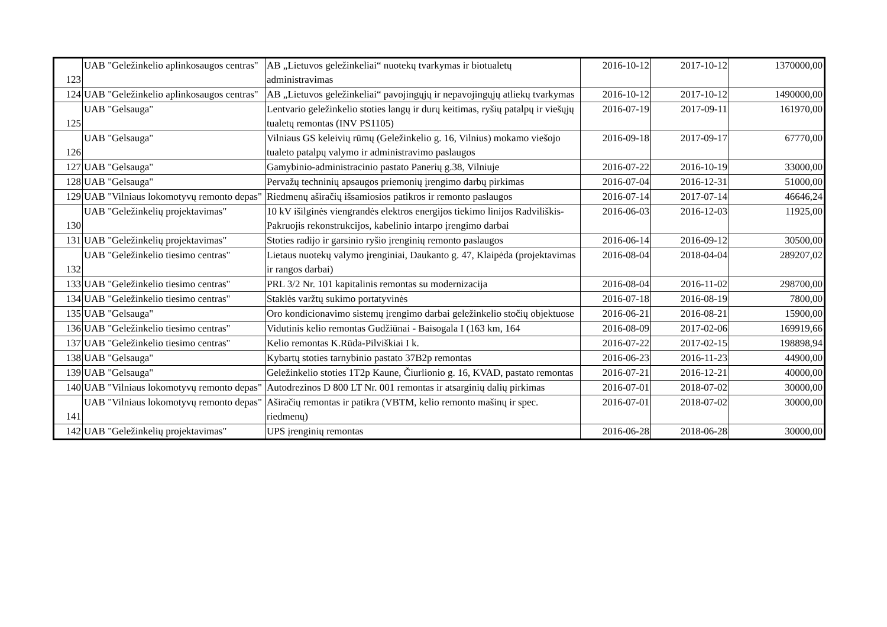| 123 | UAB "Geležinkelio aplinkosaugos centras" | AB „Lietuvos geležinkeliai“ nuotekų tvarkymas ir biotualetų administravimas | 2016-10-12 | 2017-10-12 | 1370000,00 |
| 124 | UAB "Geležinkelio aplinkosaugos centras" | AB „Lietuvos geležinkeliai“ pavojingųjų ir nepavojingųjų atliekų tvarkymas | 2016-10-12 | 2017-10-12 | 1490000,00 |
| 125 | UAB "Gelsauga" | Lentvario geležinkelio stoties langų ir durų keitimas, ryšių patalpų ir viešųjų tualetų remontas (INV PS1105) | 2016-07-19 | 2017-09-11 | 161970,00 |
| 126 | UAB "Gelsauga" | Vilniaus GS keleivių rūmų (Geležinkelio g. 16, Vilnius) mokamo viešojo tualeto patalpų valymo ir administravimo paslaugos | 2016-09-18 | 2017-09-17 | 67770,00 |
| 127 | UAB "Gelsauga" | Gamybinio-administracinio pastato Panerių g.38, Vilniuje | 2016-07-22 | 2016-10-19 | 33000,00 |
| 128 | UAB "Gelsauga" | Pervažų techninių apsaugos priemonių įrengimo darbų pirkimas | 2016-07-04 | 2016-12-31 | 51000,00 |
| 129 | UAB "Vilniaus lokomotyvų remonto depas" | Riedmenų aširačių išsamiosios patikros ir remonto paslaugos | 2016-07-14 | 2017-07-14 | 46646,24 |
| 130 | UAB "Geležinkelių projektavimas" | 10 kV išilginės viengrandės elektros energijos tiekimo linijos Radviliškis-Pakruojis rekonstrukcijos, kabelinio intarpo įrengimo darbai | 2016-06-03 | 2016-12-03 | 11925,00 |
| 131 | UAB "Geležinkelių projektavimas" | Stoties radijo ir garsinio ryšio įrenginių remonto paslaugos | 2016-06-14 | 2016-09-12 | 30500,00 |
| 132 | UAB "Geležinkelio tiesimo centras" | Lietaus nuotekų valymo įrenginiai, Daukanto g. 47, Klaipėda (projektavimas ir rangos darbai) | 2016-08-04 | 2018-04-04 | 289207,02 |
| 133 | UAB "Geležinkelio tiesimo centras" | PRL 3/2 Nr. 101 kapitalinis remontas su modernizacija | 2016-08-04 | 2016-11-02 | 298700,00 |
| 134 | UAB "Geležinkelio tiesimo centras" | Staklės varžtų sukimo portatyvinės | 2016-07-18 | 2016-08-19 | 7800,00 |
| 135 | UAB "Gelsauga" | Oro kondicionavimo sistemų įrengimo darbai geležinkelio stočių objektuose | 2016-06-21 | 2016-08-21 | 15900,00 |
| 136 | UAB "Geležinkelio tiesimo centras" | Vidutinis kelio remontas Gudžiūnai - Baisogala I (163 km, 164 | 2016-08-09 | 2017-02-06 | 169919,66 |
| 137 | UAB "Geležinkelio tiesimo centras" | Kelio remontas K.Rūda-Pilviškiai I k. | 2016-07-22 | 2017-02-15 | 198898,94 |
| 138 | UAB "Gelsauga" | Kybartų stoties tarnybinio pastato 37B2p remontas | 2016-06-23 | 2016-11-23 | 44900,00 |
| 139 | UAB "Gelsauga" | Geležinkelio stoties 1T2p Kaune, Čiurlionio g. 16, KVAD, pastato remontas | 2016-07-21 | 2016-12-21 | 40000,00 |
| 140 | UAB "Vilniaus lokomotyvų remonto depas" | Autodrezinos D 800 LT Nr. 001 remontas ir atsarginių dalių pirkimas | 2016-07-01 | 2018-07-02 | 30000,00 |
| 141 | UAB "Vilniaus lokomotyvų remonto depas" | Aširačių remontas ir patikra (VBTM, kelio remonto mašinų ir spec. riedmenų) | 2016-07-01 | 2018-07-02 | 30000,00 |
| 142 | UAB "Geležinkelių projektavimas" | UPS įrenginių remontas | 2016-06-28 | 2018-06-28 | 30000,00 |